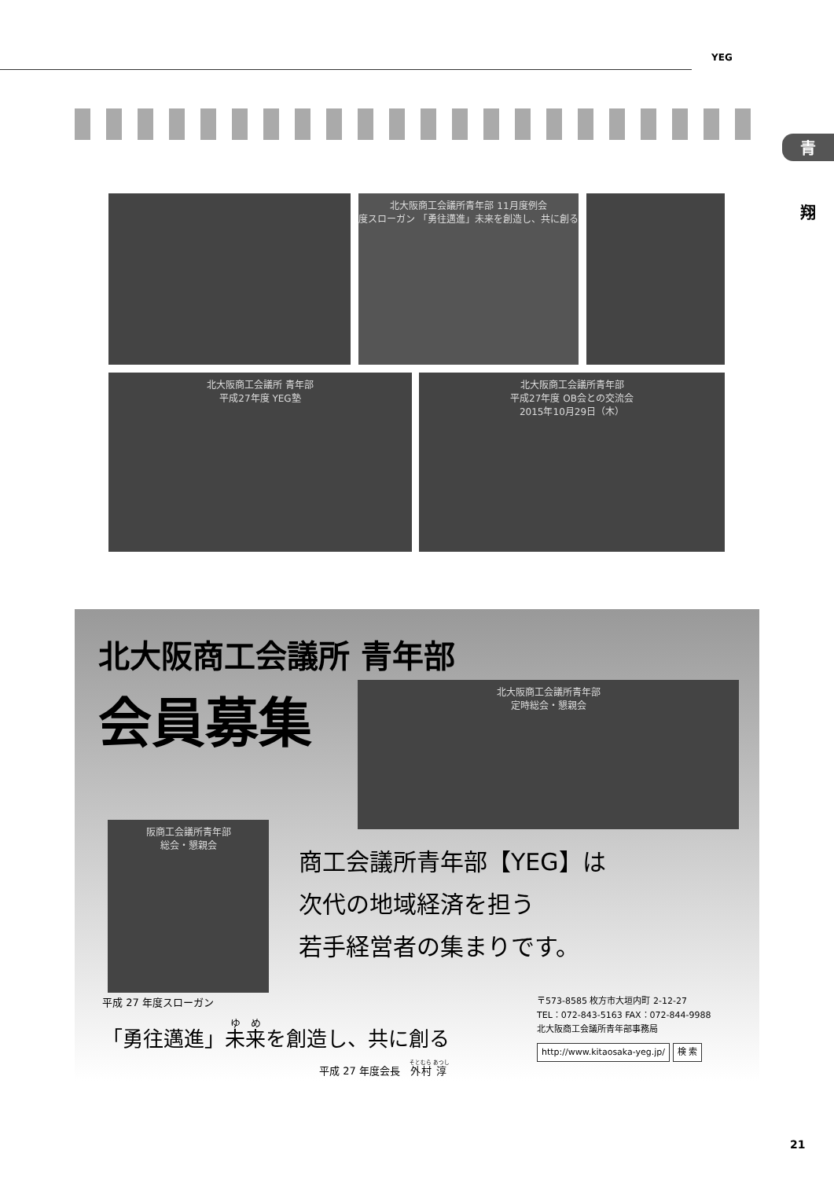YEG
青
翔
北大阪商工会議所青年部 11月度例会
度スローガン 「勇往邁進」未来を創造し、共に創る
北大阪商工会議所 青年部
平成27年度 YEG塾
北大阪商工会議所青年部
平成27年度 OB会との交流会
2015年10月29日（木）
北大阪商工会議所 青年部
会員募集
北大阪商工会議所青年部
定時総会・懇親会
阪商工会議所青年部
総会・懇親会
商工会議所青年部【YEG】は
次代の地域経済を担う
若手経営者の集まりです。
平成 27 年度スローガン
「勇往邁進」未来を創造し、共に創る
平成 27 年度会長　外村 淳
〒573-8585 枚方市大垣内町 2-12-27
TEL：072-843-5163 FAX：072-844-9988
北大阪商工会議所青年部事務局
http://www.kitaosaka-yeg.jp/ 検 索
21